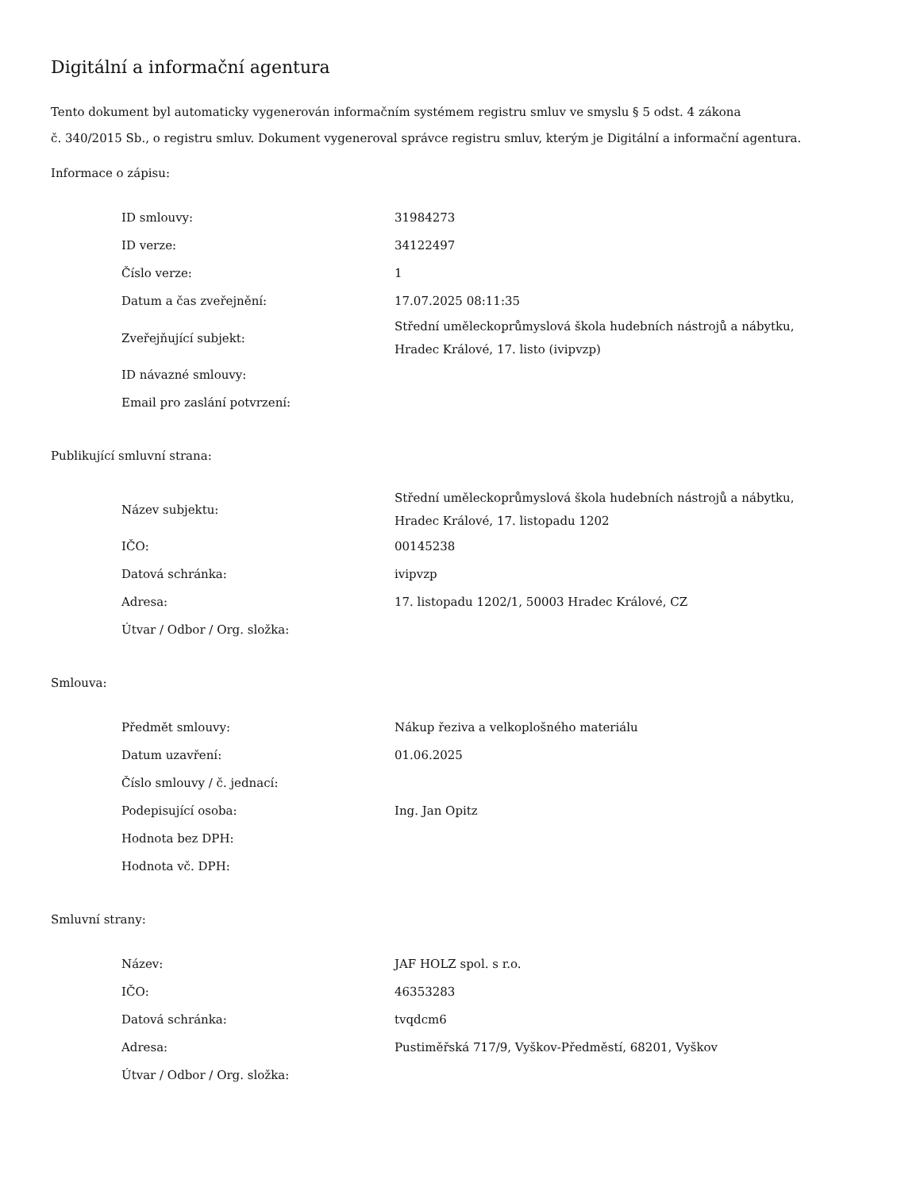Digitální a informační agentura
Tento dokument byl automaticky vygenerován informačním systémem registru smluv ve smyslu § 5 odst. 4 zákona
č. 340/2015 Sb., o registru smluv. Dokument vygeneroval správce registru smluv, kterým je Digitální a informační agentura.
Informace o zápisu:
| ID smlouvy: | 31984273 |
| ID verze: | 34122497 |
| Číslo verze: | 1 |
| Datum a čas zveřejnění: | 17.07.2025 08:11:35 |
| Zveřejňující subjekt: | Střední uměleckoprůmyslová škola hudebních nástrojů a nábytku, Hradec Králové, 17. listo (ivipvzp) |
| ID návazné smlouvy: | |
| Email pro zaslání potvrzení: | |
Publikující smluvní strana:
| Název subjektu: | Střední uměleckoprůmyslová škola hudebních nástrojů a nábytku, Hradec Králové, 17. listopadu 1202 |
| IČO: | 00145238 |
| Datová schránka: | ivipvzp |
| Adresa: | 17. listopadu 1202/1, 50003 Hradec Králové, CZ |
| Útvar / Odbor / Org. složka: | |
Smlouva:
| Předmět smlouvy: | Nákup řeziva a velkoplošného materiálu |
| Datum uzavření: | 01.06.2025 |
| Číslo smlouvy / č. jednací: | |
| Podepisující osoba: | Ing. Jan Opitz |
| Hodnota bez DPH: | |
| Hodnota vč. DPH: | |
Smluvní strany:
| Název: | JAF HOLZ spol. s r.o. |
| IČO: | 46353283 |
| Datová schránka: | tvqdcm6 |
| Adresa: | Pustiměřská 717/9, Vyškov-Předměstí, 68201, Vyškov |
| Útvar / Odbor / Org. složka: | |